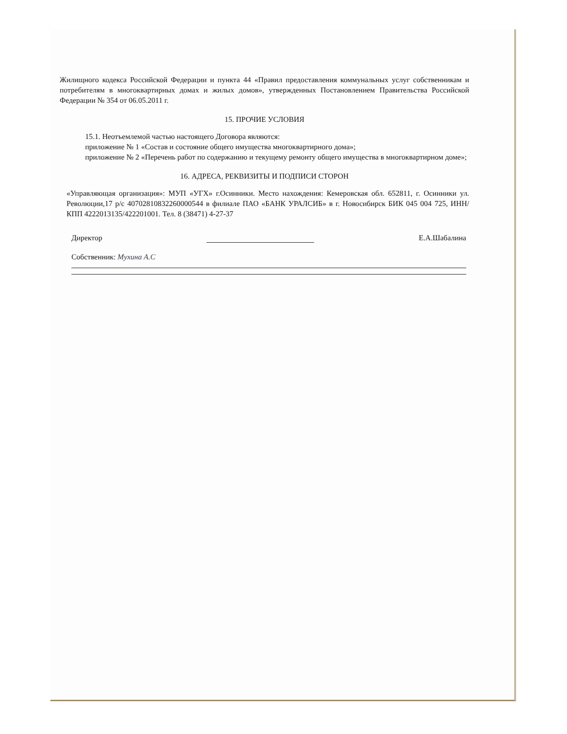Жилищного кодекса Российской Федерации и пункта 44 «Правил предоставления коммунальных услуг собственникам и потребителям в многоквартирных домах и жилых домов», утвержденных Постановлением Правительства Российской Федерации № 354 от 06.05.2011 г.
15. ПРОЧИЕ УСЛОВИЯ
15.1. Неотъемлемой частью настоящего Договора являются:
приложение № 1 «Состав и состояние общего имущества многоквартирного дома»;
приложение № 2 «Перечень работ по содержанию и текущему ремонту общего имущества в многоквартирном доме»;
16. АДРЕСА, РЕКВИЗИТЫ И ПОДПИСИ СТОРОН
«Управляющая организация»: МУП «УГХ» г.Осинники. Место нахождения: Кемеровская обл. 652811, г. Осинники ул. Революции,17 р/с 40702810832260000544 в филиале ПАО «БАНК УРАЛСИБ» в г. Новосибирск БИК 045 004 725, ИНН/КПП 4222013135/422201001. Тел. 8 (38471) 4-27-37
Директор Е.А.Шабалина
Собственник: Мухина А.С